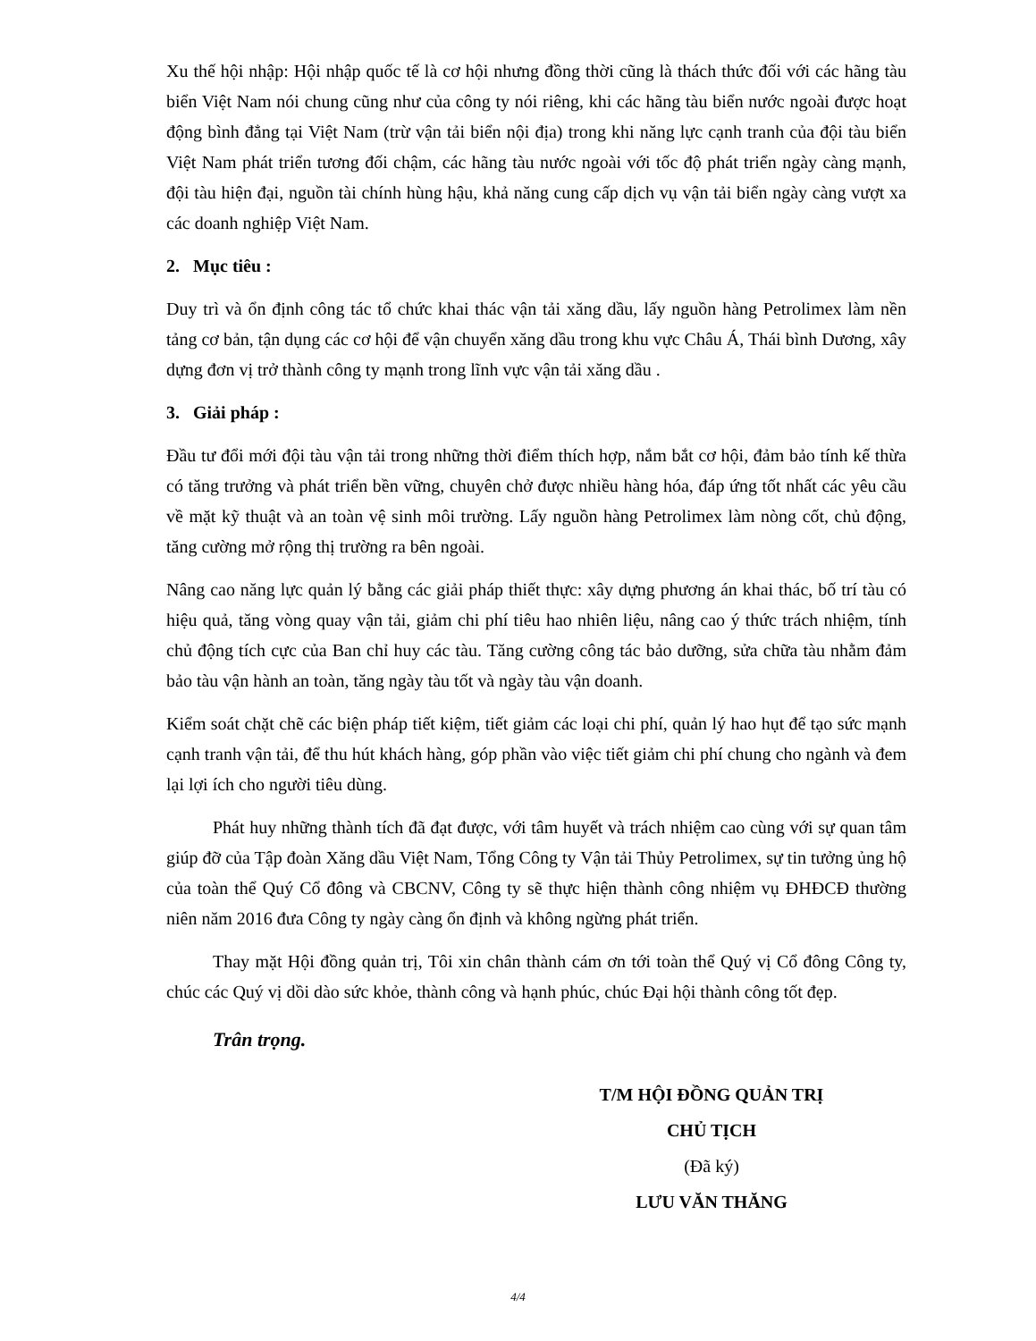Xu thế hội nhập: Hội nhập quốc tế là cơ hội nhưng đồng thời cũng là thách thức đối với các hãng tàu biển Việt Nam nói chung cũng như của công ty nói riêng, khi các hãng tàu biển nước ngoài được hoạt động bình đẳng tại Việt Nam (trừ vận tải biển nội địa) trong khi năng lực cạnh tranh của đội tàu biển Việt Nam phát triển tương đối chậm, các hãng tàu nước ngoài với tốc độ phát triển ngày càng mạnh, đội tàu hiện đại, nguồn tài chính hùng hậu, khả năng cung cấp dịch vụ vận tải biển ngày càng vượt xa các doanh nghiệp Việt Nam.
2. Mục tiêu :
Duy trì và ổn định công tác tổ chức khai thác vận tải xăng dầu, lấy nguồn hàng Petrolimex làm nền tảng cơ bản, tận dụng các cơ hội để vận chuyển xăng dầu trong khu vực Châu Á, Thái bình Dương, xây dựng đơn vị trở thành công ty mạnh trong lĩnh vực vận tải xăng dầu .
3. Giải pháp :
Đầu tư đổi mới đội tàu vận tải trong những thời điểm thích hợp, nắm bắt cơ hội, đảm bảo tính kế thừa có tăng trưởng và phát triển bền vững, chuyên chở được nhiều hàng hóa, đáp ứng tốt nhất các yêu cầu về mặt kỹ thuật và an toàn vệ sinh môi trường. Lấy nguồn hàng Petrolimex làm nòng cốt, chủ động, tăng cường mở rộng thị trường ra bên ngoài.
Nâng cao năng lực quản lý bằng các giải pháp thiết thực: xây dựng phương án khai thác, bố trí tàu có hiệu quả, tăng vòng quay vận tải, giảm chi phí tiêu hao nhiên liệu, nâng cao ý thức trách nhiệm, tính chủ động tích cực của Ban chỉ huy các tàu. Tăng cường công tác bảo dưỡng, sửa chữa tàu nhằm đảm bảo tàu vận hành an toàn, tăng ngày tàu tốt và ngày tàu vận doanh.
Kiểm soát chặt chẽ các biện pháp tiết kiệm, tiết giảm các loại chi phí, quản lý hao hụt để tạo sức mạnh cạnh tranh vận tải, để thu hút khách hàng, góp phần vào việc tiết giảm chi phí chung cho ngành và đem lại lợi ích cho người tiêu dùng.
Phát huy những thành tích đã đạt được, với tâm huyết và trách nhiệm cao cùng với sự quan tâm giúp đỡ của Tập đoàn Xăng dầu Việt Nam, Tổng Công ty Vận tải Thủy Petrolimex, sự tin tưởng ủng hộ của toàn thể Quý Cổ đông và CBCNV, Công ty sẽ thực hiện thành công nhiệm vụ ĐHĐCĐ thường niên năm 2016 đưa Công ty ngày càng ổn định và không ngừng phát triển.
Thay mặt Hội đồng quản trị, Tôi xin chân thành cám ơn tới toàn thể Quý vị Cổ đông Công ty, chúc các Quý vị dồi dào sức khỏe, thành công và hạnh phúc, chúc Đại hội thành công tốt đẹp.
Trân trọng.
T/M HỘI ĐỒNG QUẢN TRỊ
CHỦ TỊCH
(Đã ký)
LƯU VĂN THĂNG
4/4